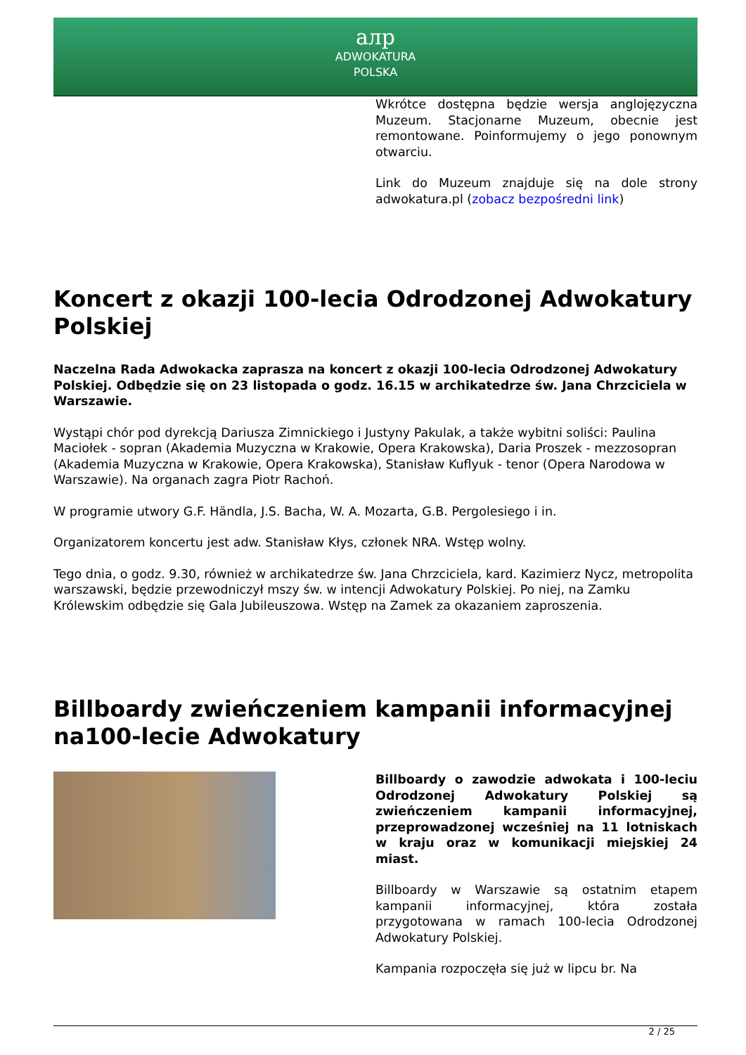aлp
ADWOKATURA
POLSKA
Wkrótce dostępna będzie wersja anglojęzyczna Muzeum. Stacjonarne Muzeum, obecnie jest remontowane. Poinformujemy o jego ponownym otwarciu.
Link do Muzeum znajduje się na dole strony adwokatura.pl (zobacz bezpośredni link)
Koncert z okazji 100-lecia Odrodzonej Adwokatury Polskiej
Naczelna Rada Adwokacka zaprasza na koncert z okazji 100-lecia Odrodzonej Adwokatury Polskiej. Odbędzie się on 23 listopada o godz. 16.15 w archikatedrze św. Jana Chrzciciela w Warszawie.
Wystąpi chór pod dyrekcją Dariusza Zimnickiego i Justyny Pakulak, a także wybitni soliści: Paulina Maciołek - sopran (Akademia Muzyczna w Krakowie, Opera Krakowska), Daria Proszek - mezzosopran (Akademia Muzyczna w Krakowie, Opera Krakowska), Stanisław Kuflyuk - tenor (Opera Narodowa w Warszawie). Na organach zagra Piotr Rachoń.
W programie utwory G.F. Händla, J.S. Bacha, W. A. Mozarta, G.B. Pergolesiego i in.
Organizatorem koncertu jest adw. Stanisław Kłys, członek NRA. Wstęp wolny.
Tego dnia, o godz. 9.30, również w archikatedrze św. Jana Chrzciciela, kard. Kazimierz Nycz, metropolita warszawski, będzie przewodniczył mszy św. w intencji Adwokatury Polskiej. Po niej, na Zamku Królewskim odbędzie się Gala Jubileuszowa. Wstęp na Zamek za okazaniem zaproszenia.
Billboardy zwieńczeniem kampanii informacyjnej na100-lecie Adwokatury
Billboardy o zawodzie adwokata i 100-leciu Odrodzonej Adwokatury Polskiej są zwieńczeniem kampanii informacyjnej, przeprowadzonej wcześniej na 11 lotniskach w kraju oraz w komunikacji miejskiej 24 miast.
Billboardy w Warszawie są ostatnim etapem kampanii informacyjnej, która została przygotowana w ramach 100-lecia Odrodzonej Adwokatury Polskiej.
Kampania rozpoczęła się już w lipcu br. Na
2 / 25